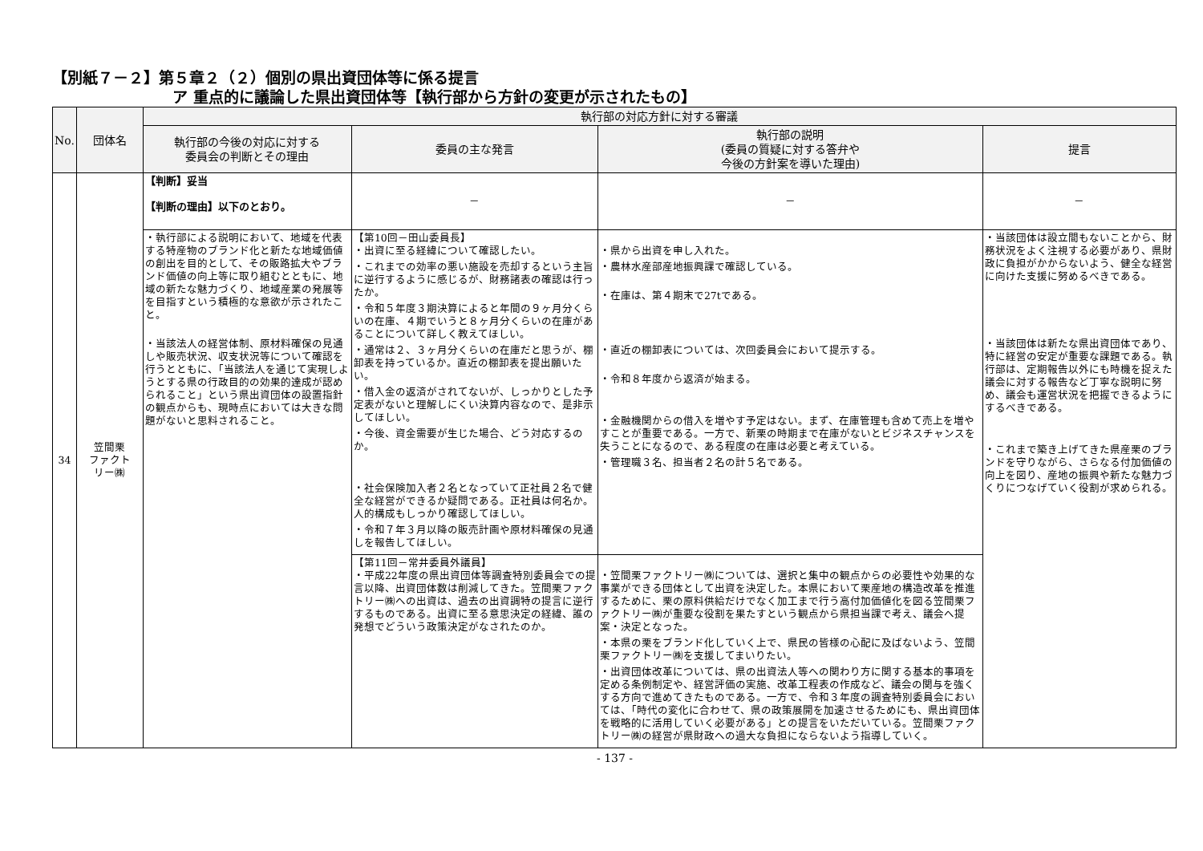【別紙７－２】第５章２（２）個別の県出資団体等に係る提言
ア 重点的に議論した県出資団体等【執行部から方針の変更が示されたもの】
| No. | 団体名 | 執行部の対応方針に対する審議 | | | |
| --- | --- | --- | --- | --- | --- |
| | | 執行部の今後の対応に対する 委員会の判断とその理由 | 委員の主な発言 | 執行部の説明 (委員の質疑に対する答弁や 今後の方針案を導いた理由) | 提言 |
| 34 | 笠間栗 ファクト リー㈱ | 【判断】妥当 【判断の理由】以下のとおり。 | － | － | － |
| | | ・執行部による説明において、地域を代表する特産物のブランド化と新たな地域価値の創出を目的として、その販路拡大やブランド価値の向上等に取り組むとともに、地域の新たな魅力づくり、地域産業の発展等を目指すという積極的な意欲が示されたこと。 ・当該法人の経営体制、原材料確保の見通しや販売状況、収支状況等について確認を行うとともに、「当該法人を通じて実現しようとする県の行政目的の効果的達成が認められること」という県出資団体の設置指針の観点からも、現時点においては大きな問題がないと思料されること。 | 【第10回－田山委員長】 ・出資に至る経緯について確認したい。 ・これまでの効率の悪い施設を売却するという主旨に逆行するように感じるが、財務諸表の確認は行ったか。 ・令和５年度３期決算によると年間の９ヶ月分くらいの在庫、４期でいうと８ヶ月分くらいの在庫があることについて詳しく教えてほしい。 ・通常は２、３ヶ月分くらいの在庫だと思うが、棚卸表を持っているか。直近の棚卸表を提出願いたい。 ・借入金の返済がされてないが、しっかりとした予定表がないと理解しにくい決算内容なので、是非示してほしい。 ・今後、資金需要が生じた場合、どう対応するのか。 ・社会保険加入者２名となっていて正社員２名で健全な経営ができるか疑問である。正社員は何名か。人的構成もしっかり確認してほしい。 ・令和７年３月以降の販売計画や原材料確保の見通しを報告してほしい。 | ・県から出資を申し入れた。 ・農林水産部産地振興課で確認している。 ・在庫は、第４期末で27tである。 ・直近の棚卸表については、次回委員会において提示する。 ・令和８年度から返済が始まる。 ・金融機関からの借入を増やす予定はない。まず、在庫管理も含めて売上を増やすことが重要である。一方で、新栗の時期まで在庫がないとビジネスチャンスを失うことになるので、ある程度の在庫は必要と考えている。 ・管理職３名、担当者２名の計５名である。 | ・当該団体は設立間もないことから、財務状況をよく注視する必要があり、県財政に負担がかからないよう、健全な経営に向けた支援に努めるべきである。 ・当該団体は新たな県出資団体であり、特に経営の安定が重要な課題である。執行部は、定期報告以外にも時機を捉えた議会に対する報告など丁寧な説明に努め、議会も運営状況を把握できるようにするべきである。 ・これまで築き上げてきた県産栗のブランドを守りながら、さらなる付加価値の向上を図り、産地の振興や新たな魅力づくりにつなげていく役割が求められる。 |
| | | | 【第11回－常井委員外議員】 ・平成22年度の県出資団体等調査特別委員会での提言以降、出資団体数は削減してきた。笠間栗ファクトリー㈱への出資は、過去の出資調特の提言に逆行するものである。出資に至る意思決定の経緯、誰の発想でどういう政策決定がなされたのか。 | ・笠間栗ファクトリー㈱については、選択と集中の観点からの必要性や効果的な事業ができる団体として出資を決定した。本県において栗産地の構造改革を推進するために、栗の原料供給だけでなく加工まで行う高付加価値化を図る笠間栗ファクトリー㈱が重要な役割を果たすという観点から県担当課で考え、議会へ提案・決定となった。 ・本県の栗をブランド化していく上で、県民の皆様の心配に及ばないよう、笠間栗ファクトリー㈱を支援してまいりたい。 ・出資団体改革については、県の出資法人等への関わり方に関する基本的事項を定める条例制定や、経営評価の実施、改革工程表の作成など、議会の関与を強くする方向で進めてきたものである。一方で、令和３年度の調査特別委員会においては、「時代の変化に合わせて、県の政策展開を加速させるためにも、県出資団体を戦略的に活用していく必要がある」との提言をいただいている。笠間栗ファクトリー㈱の経営が県財政への過大な負担にならないよう指導していく。 | |
- 137 -